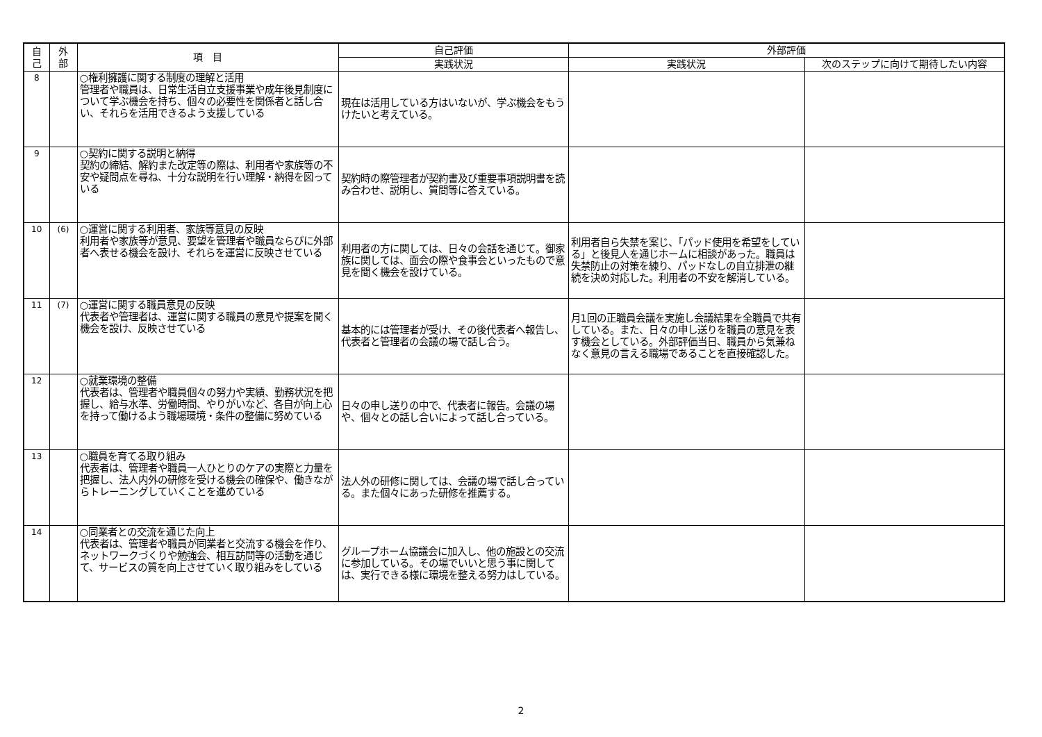| 自 己 | 外 部 | 項 目 | 自己評価 | 外部評価 | |
| --- | --- | --- | --- | --- | --- |
| | | | 実践状況 | 実践状況 | 次のステップに向けて期待したい内容 |
| 8 | | ○権利擁護に関する制度の理解と活用 管理者や職員は、日常生活自立支援事業や成年後見制度について学ぶ機会を持ち、個々の必要性を関係者と話し合い、それらを活用できるよう支援している | 現在は活用している方はいないが、学ぶ機会をもうけたいと考えている。 | | |
| 9 | | ○契約に関する説明と納得 契約の締結、解約また改定等の際は、利用者や家族等の不安や疑問点を尋ね、十分な説明を行い理解・納得を図っている | 契約時の際管理者が契約書及び重要事項説明書を読み合わせ、説明し、質問等に答えている。 | | |
| 10 | (6) | ○運営に関する利用者、家族等意見の反映 利用者や家族等が意見、要望を管理者や職員ならびに外部者へ表せる機会を設け、それらを運営に反映させている | 利用者の方に関しては、日々の会話を通じて。御家族に関しては、面会の際や食事会といったもので意見を聞く機会を設けている。 | 利用者自ら失禁を案じ、「パッド使用を希望をしている」と後見人を通じホームに相談があった。職員は失禁防止の対策を練り、パッドなしの自立排泄の継続を決め対応した。利用者の不安を解消している。 | |
| 11 | (7) | ○運営に関する職員意見の反映 代表者や管理者は、運営に関する職員の意見や提案を聞く機会を設け、反映させている | 基本的には管理者が受け、その後代表者へ報告し、代表者と管理者の会議の場で話し合う。 | 月1回の正職員会議を実施し会議結果を全職員で共有している。また、日々の申し送りを職員の意見を表す機会としている。外部評価当日、職員から気兼ねなく意見の言える職場であることを直接確認した。 | |
| 12 | | ○就業環境の整備 代表者は、管理者や職員個々の努力や実績、勤務状況を把握し、給与水準、労働時間、やりがいなど、各自が向上心を持って働けるよう職場環境・条件の整備に努めている | 日々の申し送りの中で、代表者に報告。会議の場や、個々との話し合いによって話し合っている。 | | |
| 13 | | ○職員を育てる取り組み 代表者は、管理者や職員一人ひとりのケアの実際と力量を把握し、法人内外の研修を受ける機会の確保や、働きながらトレーニングしていくことを進めている | 法人外の研修に関しては、会議の場で話し合っている。また個々にあった研修を推薦する。 | | |
| 14 | | ○同業者との交流を通じた向上 代表者は、管理者や職員が同業者と交流する機会を作り、ネットワークづくりや勉強会、相互訪問等の活動を通じて、サービスの質を向上させていく取り組みをしている | グループホーム協議会に加入し、他の施設との交流に参加している。その場でいいと思う事に関しては、実行できる様に環境を整える努力はしている。 | | |
2